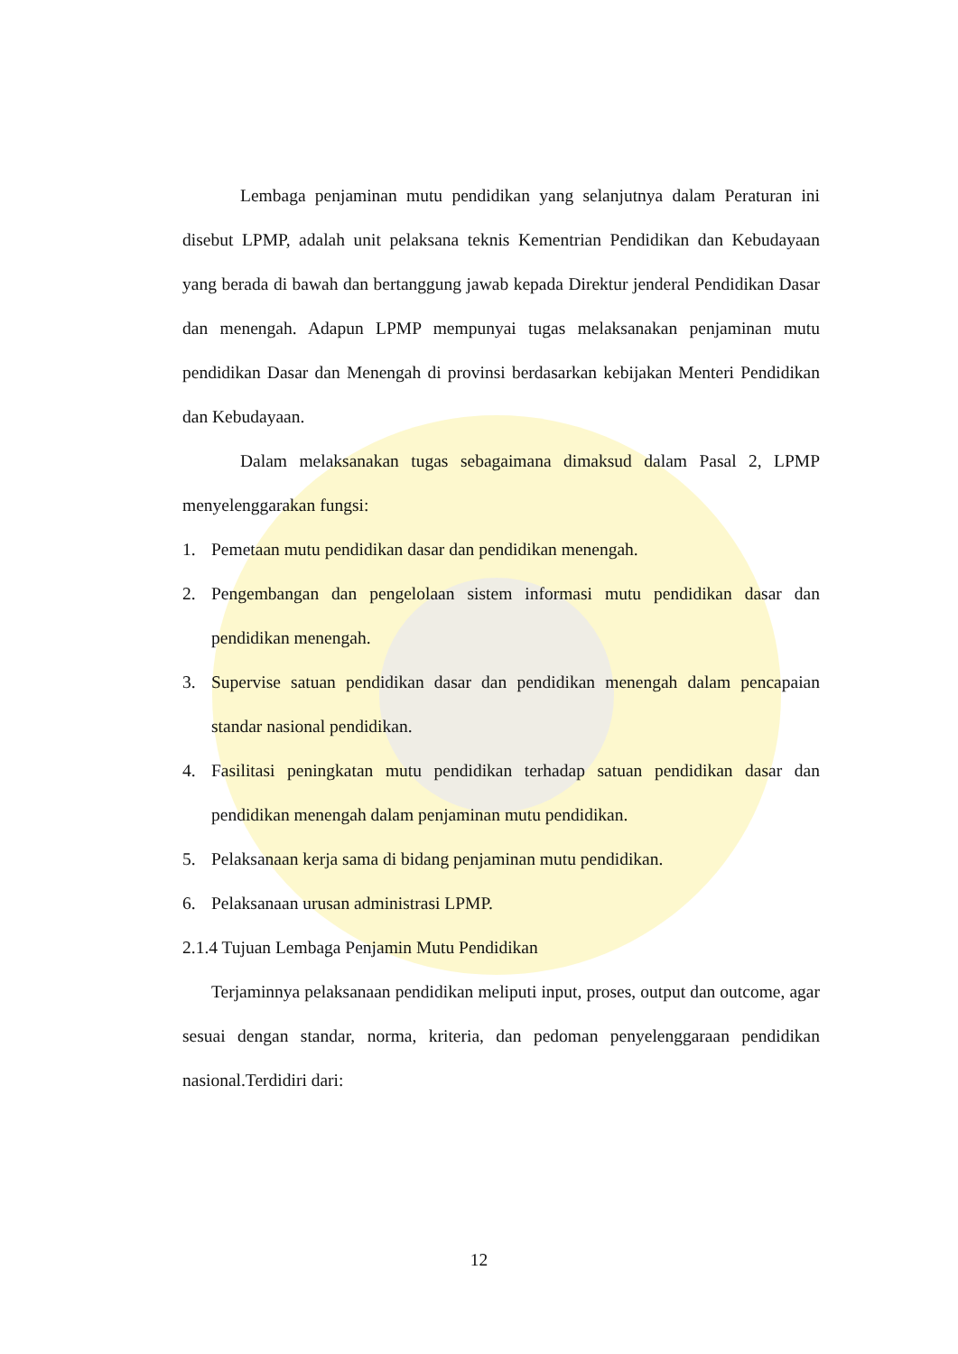Lembaga penjaminan mutu pendidikan yang selanjutnya dalam Peraturan ini disebut LPMP, adalah unit pelaksana teknis Kementrian Pendidikan dan Kebudayaan yang berada di bawah dan bertanggung jawab kepada Direktur jenderal Pendidikan Dasar dan menengah. Adapun LPMP mempunyai tugas melaksanakan penjaminan mutu pendidikan Dasar dan Menengah di provinsi berdasarkan kebijakan Menteri Pendidikan dan Kebudayaan.
Dalam melaksanakan tugas sebagaimana dimaksud dalam Pasal 2, LPMP menyelenggarakan fungsi:
1. Pemetaan mutu pendidikan dasar dan pendidikan menengah.
2. Pengembangan dan pengelolaan sistem informasi mutu pendidikan dasar dan pendidikan menengah.
3. Supervise satuan pendidikan dasar dan pendidikan menengah dalam pencapaian standar nasional pendidikan.
4. Fasilitasi peningkatan mutu pendidikan terhadap satuan pendidikan dasar dan pendidikan menengah dalam penjaminan mutu pendidikan.
5. Pelaksanaan kerja sama di bidang penjaminan mutu pendidikan.
6. Pelaksanaan urusan administrasi LPMP.
2.1.4 Tujuan Lembaga Penjamin Mutu Pendidikan
Terjaminnya pelaksanaan pendidikan meliputi input, proses, output dan outcome, agar sesuai dengan standar, norma, kriteria, dan pedoman penyelenggaraan pendidikan nasional.Terdidiri dari:
12